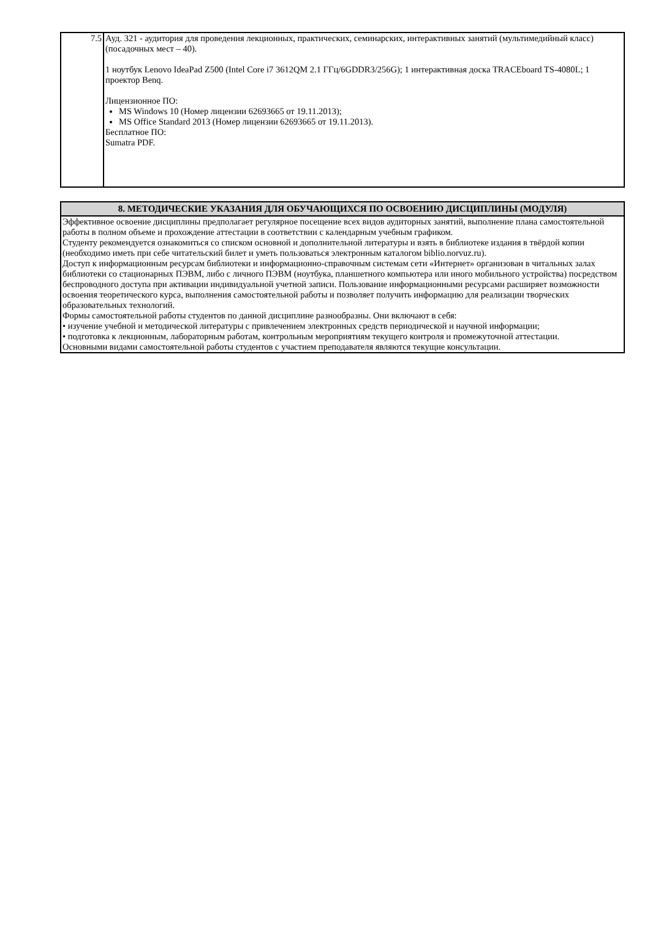| 7.5 | Ауд. 321 - аудитория для проведения лекционных, практических, семинарских, интерактивных занятий (мультимедийный класс) (посадочных мест – 40). 1 ноутбук Lenovo IdeaPad Z500 (Intel Core i7 3612QM 2.1 ГГц/6GDDR3/256G); 1 интерактивная доска TRACEboard TS-4080L; 1 проектор Benq. Лицензионное ПО: MS Windows 10 (Номер лицензии 62693665 от 19.11.2013); MS Office Standard 2013 (Номер лицензии 62693665 от 19.11.2013). Бесплатное ПО: Sumatra PDF. |
| 8. МЕТОДИЧЕСКИЕ УКАЗАНИЯ ДЛЯ ОБУЧАЮЩИХСЯ ПО ОСВОЕНИЮ ДИСЦИПЛИНЫ (МОДУЛЯ) |
| --- |
| Эффективное освоение дисциплины предполагает регулярное посещение всех видов аудиторных занятий, выполнение плана самостоятельной работы в полном объеме и прохождение аттестации в соответствии с календарным учебным графиком. Студенту рекомендуется ознакомиться со списком основной и дополнительной литературы и взять в библиотеке издания в твёрдой копии (необходимо иметь при себе читательский билет и уметь пользоваться электронным каталогом biblio.norvuz.ru). Доступ к информационным ресурсам библиотеки и информационно-справочным системам сети «Интернет» организован в читальных залах библиотеки со стационарных ПЭВМ, либо с личного ПЭВМ (ноутбука, планшетного компьютера или иного мобильного устройства) посредством беспроводного доступа при активации индивидуальной учетной записи. Пользование информационными ресурсами расширяет возможности освоения теоретического курса, выполнения самостоятельной работы и позволяет получить информацию для реализации творческих образовательных технологий. Формы самостоятельной работы студентов по данной дисциплине разнообразны. Они включают в себя: • изучение учебной и методической литературы с привлечением электронных средств периодической и научной информации; • подготовка к лекционным, лабораторным работам, контрольным мероприятиям текущего контроля и промежуточной аттестации. Основными видами самостоятельной работы студентов с участием преподавателя являются текущие консультации. |